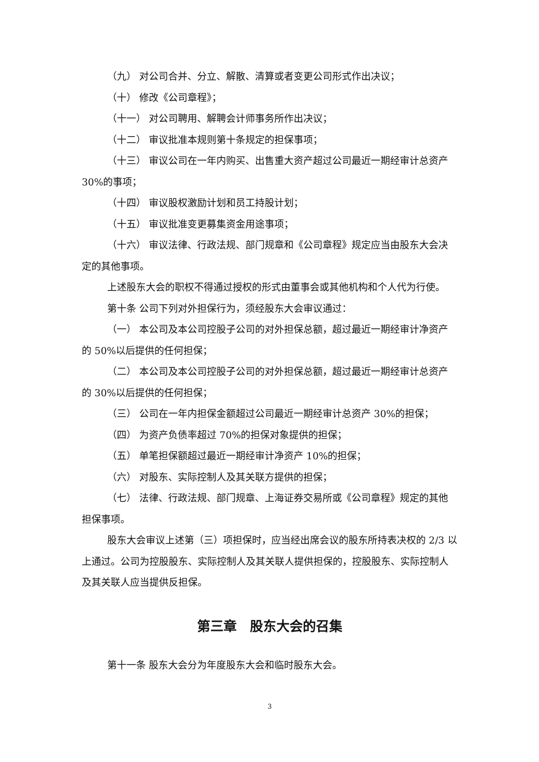（九） 对公司合并、分立、解散、清算或者变更公司形式作出决议；
（十） 修改《公司章程》；
（十一） 对公司聘用、解聘会计师事务所作出决议；
（十二） 审议批准本规则第十条规定的担保事项；
（十三） 审议公司在一年内购买、出售重大资产超过公司最近一期经审计总资产 30%的事项；
（十四） 审议股权激励计划和员工持股计划；
（十五） 审议批准变更募集资金用途事项；
（十六） 审议法律、行政法规、部门规章和《公司章程》规定应当由股东大会决定的其他事项。
上述股东大会的职权不得通过授权的形式由董事会或其他机构和个人代为行使。
第十条 公司下列对外担保行为，须经股东大会审议通过：
（一） 本公司及本公司控股子公司的对外担保总额，超过最近一期经审计净资产的 50%以后提供的任何担保；
（二） 本公司及本公司控股子公司的对外担保总额，超过最近一期经审计总资产的 30%以后提供的任何担保；
（三） 公司在一年内担保金额超过公司最近一期经审计总资产 30%的担保；
（四） 为资产负债率超过 70%的担保对象提供的担保；
（五） 单笔担保额超过最近一期经审计净资产 10%的担保；
（六） 对股东、实际控制人及其关联方提供的担保；
（七） 法律、行政法规、部门规章、上海证券交易所或《公司章程》规定的其他担保事项。
股东大会审议上述第（三）项担保时，应当经出席会议的股东所持表决权的 2/3 以上通过。公司为控股股东、实际控制人及其关联人提供担保的，控股股东、实际控制人及其关联人应当提供反担保。
第三章　股东大会的召集
第十一条 股东大会分为年度股东大会和临时股东大会。
3